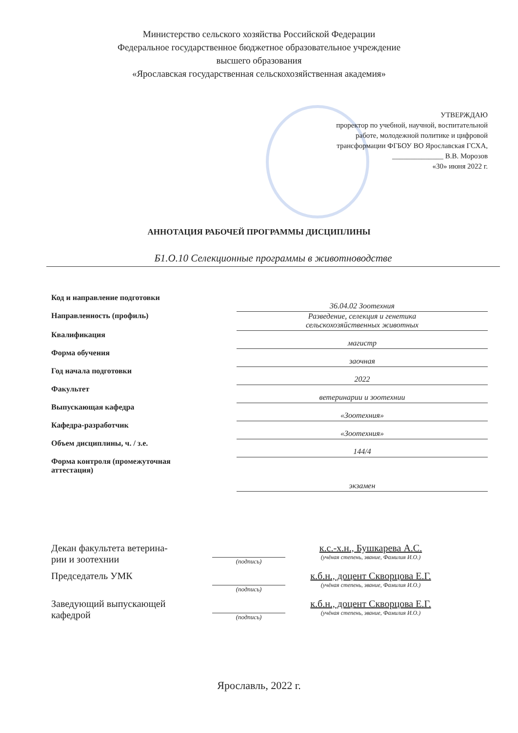Министерство сельского хозяйства Российской Федерации
Федеральное государственное бюджетное образовательное учреждение
высшего образования
«Ярославская государственная сельскохозяйственная академия»
УТВЕРЖДАЮ
проректор по учебной, научной, воспитательной
работе, молодежной политике и цифровой
трансформации ФГБОУ ВО Ярославская ГСХА,
______________ В.В. Морозов
«30» июня 2022 г.
АННОТАЦИЯ РАБОЧЕЙ ПРОГРАММЫ ДИСЦИПЛИНЫ
Б1.О.10 Селекционные программы в животноводстве
| Код и направление подготовки | 36.04.02 Зоотехния |
| Направленность (профиль) | Разведение, селекция и генетика сельскохозяйственных животных |
| Квалификация | магистр |
| Форма обучения | заочная |
| Год начала подготовки | 2022 |
| Факультет | ветеринарии и зоотехнии |
| Выпускающая кафедра | «Зоотехния» |
| Кафедра-разработчик | «Зоотехния» |
| Объем дисциплины, ч. / з.е. | 144/4 |
| Форма контроля (промежуточная аттестация) | экзамен |
| Декан факультета ветерина- рии и зоотехнии | (подпись) | к.с.-х.н., Бушкарева А.С. (учёная степень, звание, Фамилия И.О.) |
| Председатель УМК | (подпись) | к.б.н., доцент Скворцова Е.Г. (учёная степень, звание, Фамилия И.О.) |
| Заведующий выпускающей кафедрой | (подпись) | к.б.н., доцент Скворцова Е.Г. (учёная степень, звание, Фамилия И.О.) |
Ярославль, 2022 г.